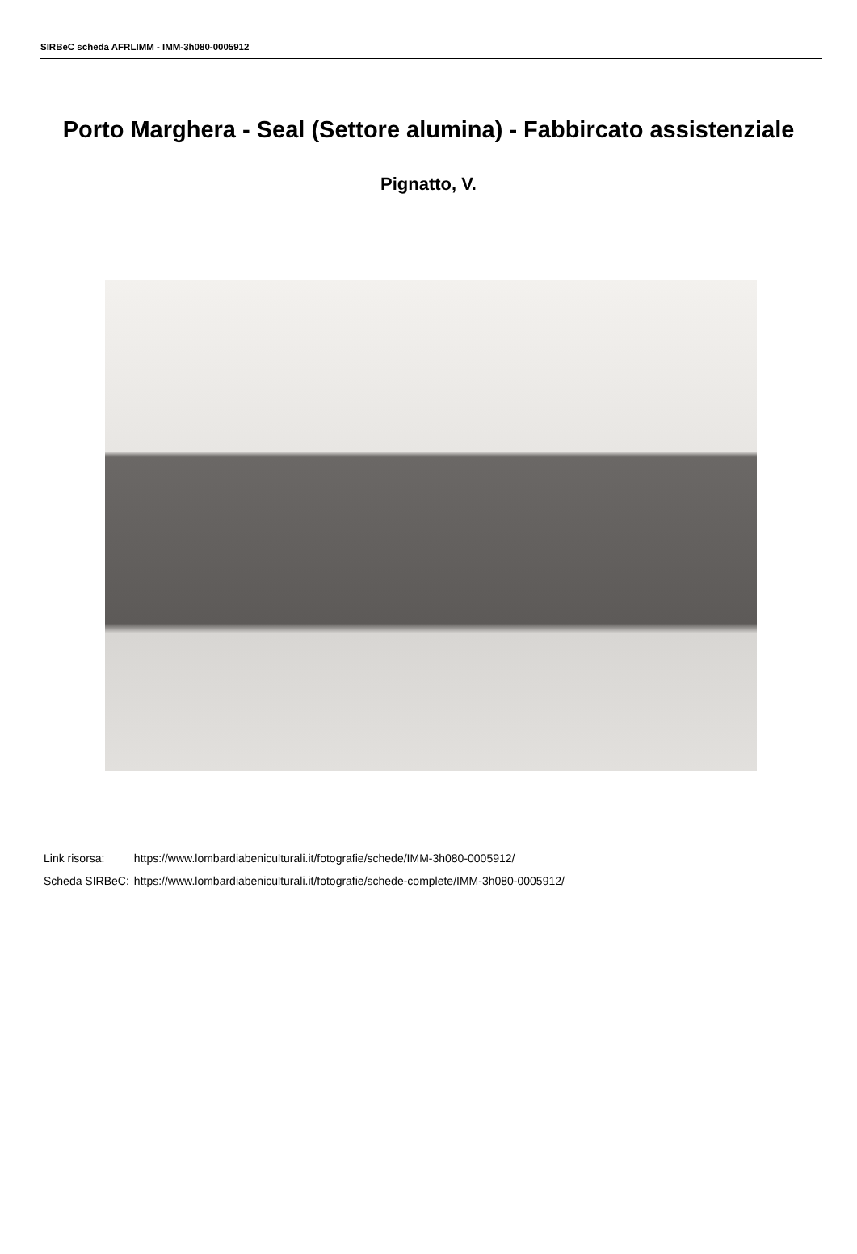SIRBeC scheda AFRLIMM - IMM-3h080-0005912
Porto Marghera - Seal (Settore alumina) - Fabbircato assistenziale
Pignatto, V.
| Link risorsa: | https://www.lombardiabeniculturali.it/fotografie/schede/IMM-3h080-0005912/ |
| Scheda SIRBeC: | https://www.lombardiabeniculturali.it/fotografie/schede-complete/IMM-3h080-0005912/ |